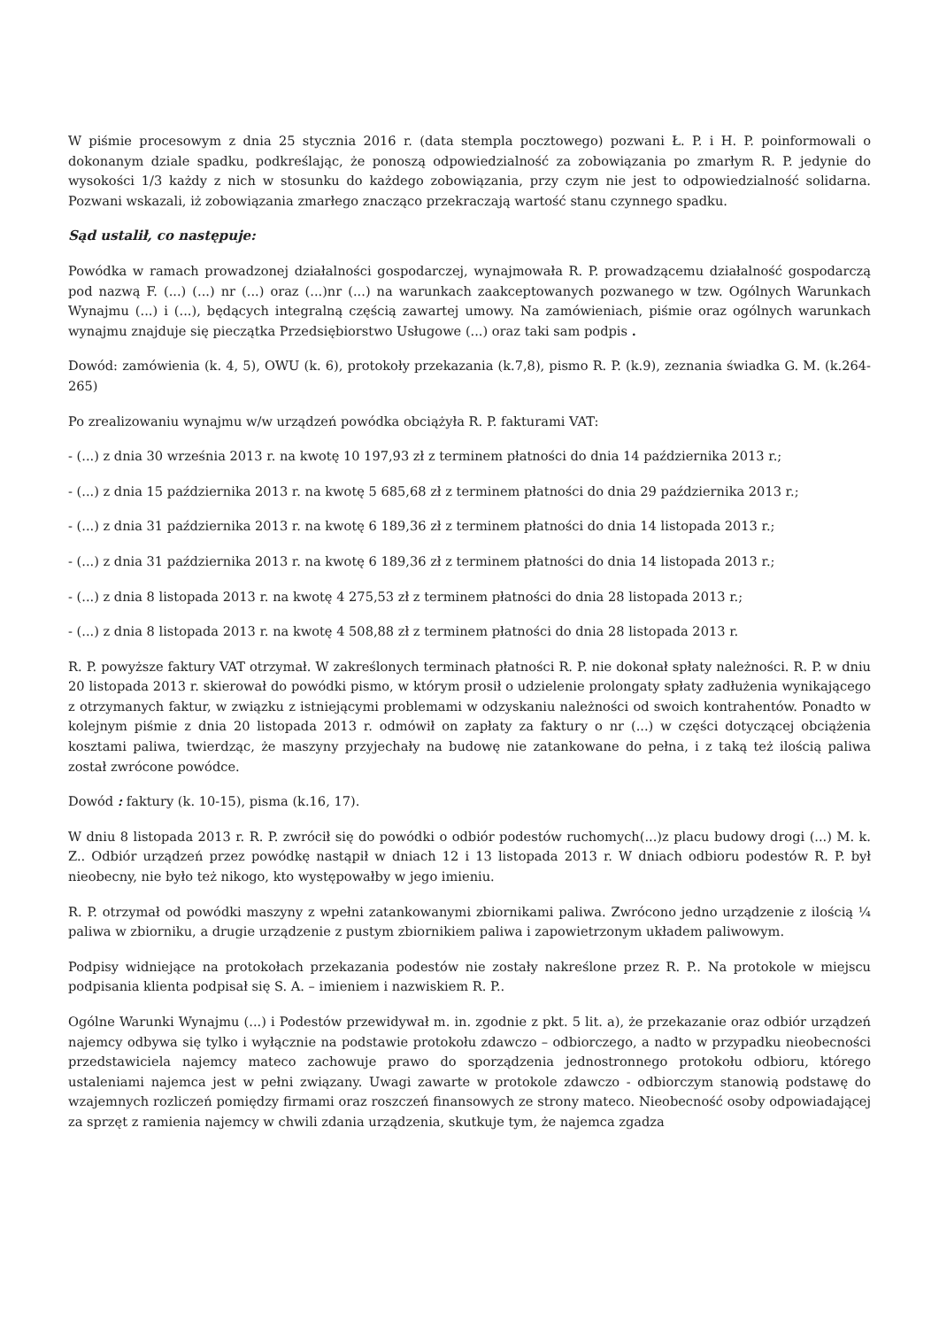W piśmie procesowym z dnia 25 stycznia 2016 r. (data stempla pocztowego) pozwani Ł. P. i H. P. poinformowali o dokonanym dziale spadku, podkreślając, że ponoszą odpowiedzialność za zobowiązania po zmarłym R. P. jedynie do wysokości 1/3 każdy z nich w stosunku do każdego zobowiązania, przy czym nie jest to odpowiedzialność solidarna. Pozwani wskazali, iż zobowiązania zmarłego znacząco przekraczają wartość stanu czynnego spadku.
Sąd ustalił, co następuje:
Powódka w ramach prowadzonej działalności gospodarczej, wynajmowała R. P. prowadzącemu działalność gospodarczą pod nazwą F. (...) (...) nr (...) oraz (...)nr (...) na warunkach zaakceptowanych pozwanego w tzw. Ogólnych Warunkach Wynajmu (...) i (...), będących integralną częścią zawartej umowy. Na zamówieniach, piśmie oraz ogólnych warunkach wynajmu znajduje się pieczątka Przedsiębiorstwo Usługowe (...) oraz taki sam podpis .
Dowód: zamówienia (k. 4, 5), OWU (k. 6), protokoły przekazania (k.7,8), pismo R. P. (k.9), zeznania świadka G. M. (k.264-265)
Po zrealizowaniu wynajmu w/w urządzeń powódka obciążyła R. P. fakturami VAT:
- (...) z dnia 30 września 2013 r. na kwotę 10 197,93 zł z terminem płatności do dnia 14 października 2013 r.;
- (...) z dnia 15 października 2013 r. na kwotę 5 685,68 zł z terminem płatności do dnia 29 października 2013 r.;
- (...) z dnia 31 października 2013 r. na kwotę 6 189,36 zł z terminem płatności do dnia 14 listopada 2013 r.;
- (...) z dnia 31 października 2013 r. na kwotę 6 189,36 zł z terminem płatności do dnia 14 listopada 2013 r.;
- (...) z dnia 8 listopada 2013 r. na kwotę 4 275,53 zł z terminem płatności do dnia 28 listopada 2013 r.;
- (...) z dnia 8 listopada 2013 r. na kwotę 4 508,88 zł z terminem płatności do dnia 28 listopada 2013 r.
R. P. powyższe faktury VAT otrzymał. W zakreślonych terminach płatności R. P. nie dokonał spłaty należności. R. P. w dniu 20 listopada 2013 r. skierował do powódki pismo, w którym prosił o udzielenie prolongaty spłaty zadłużenia wynikającego z otrzymanych faktur, w związku z istniejącymi problemami w odzyskaniu należności od swoich kontrahentów. Ponadto w kolejnym piśmie z dnia 20 listopada 2013 r. odmówił on zapłaty za faktury o nr (...) w części dotyczącej obciążenia kosztami paliwa, twierdząc, że maszyny przyjechały na budowę nie zatankowane do pełna, i z taką też ilością paliwa został zwrócone powódce.
Dowód : faktury (k. 10-15), pisma (k.16, 17).
W dniu 8 listopada 2013 r. R. P. zwrócił się do powódki o odbiór podestów ruchomych(...)z placu budowy drogi (...) M. k. Z.. Odbiór urządzeń przez powódkę nastąpił w dniach 12 i 13 listopada 2013 r. W dniach odbioru podestów R. P. był nieobecny, nie było też nikogo, kto występowałby w jego imieniu.
R. P. otrzymał od powódki maszyny z wpełni zatankowanymi zbiornikami paliwa. Zwrócono jedno urządzenie z ilością ¼ paliwa w zbiorniku, a drugie urządzenie z pustym zbiornikiem paliwa i zapowietrzonym układem paliwowym.
Podpisy widniejące na protokołach przekazania podestów nie zostały nakreślone przez R. P.. Na protokole w miejscu podpisania klienta podpisał się S. A. – imieniem i nazwiskiem R. P..
Ogólne Warunki Wynajmu (...) i Podestów przewidywał m. in. zgodnie z pkt. 5 lit. a), że przekazanie oraz odbiór urządzeń najemcy odbywa się tylko i wyłącznie na podstawie protokołu zdawczo – odbiorczego, a nadto w przypadku nieobecności przedstawiciela najemcy mateco zachowuje prawo do sporządzenia jednostronnego protokołu odbioru, którego ustaleniami najemca jest w pełni związany. Uwagi zawarte w protokole zdawczo - odbiorczym stanowią podstawę do wzajemnych rozliczeń pomiędzy firmami oraz roszczeń finansowych ze strony mateco. Nieobecność osoby odpowiadającej za sprzęt z ramienia najemcy w chwili zdania urządzenia, skutkuje tym, że najemca zgadza